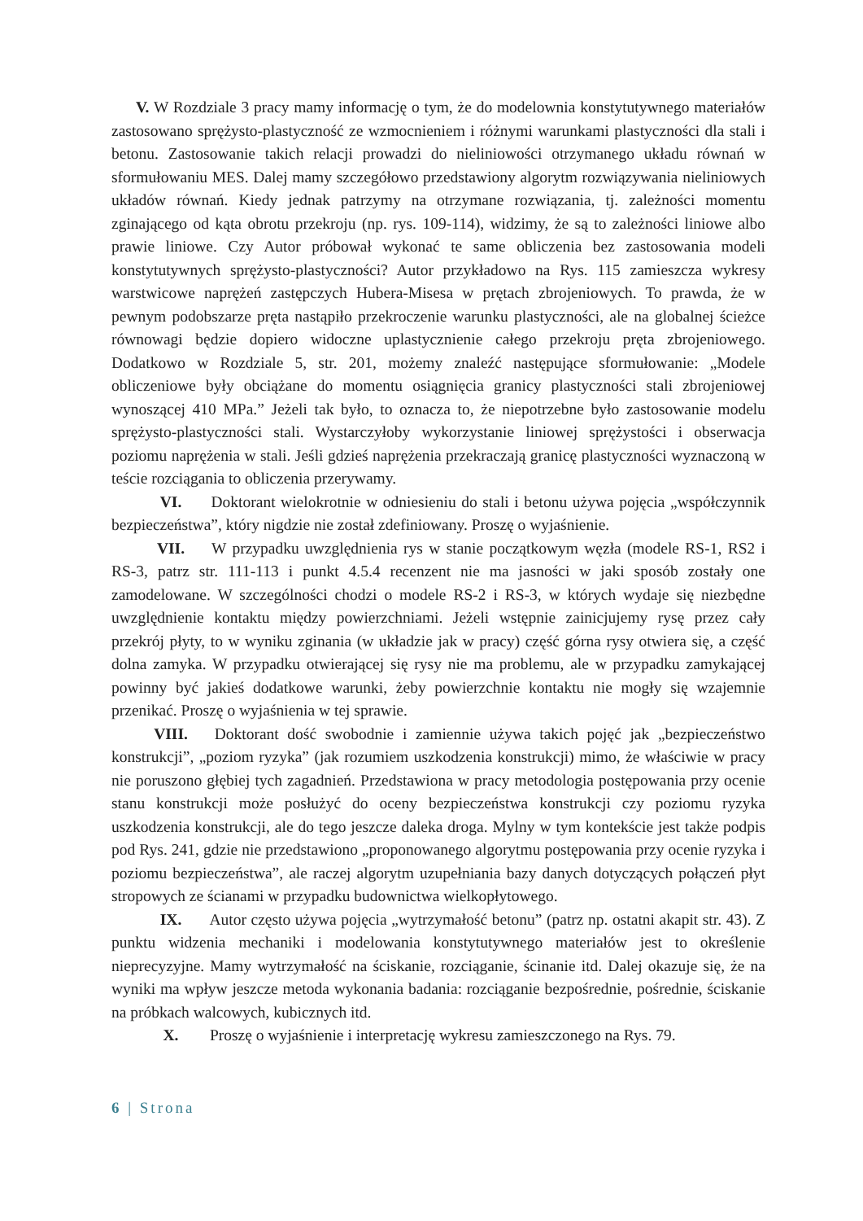V. W Rozdziale 3 pracy mamy informację o tym, że do modelownia konstytutywnego materiałów zastosowano sprężysto-plastyczność ze wzmocnieniem i różnymi warunkami plastyczności dla stali i betonu. Zastosowanie takich relacji prowadzi do nieliniowości otrzymanego układu równań w sformułowaniu MES. Dalej mamy szczegółowo przedstawiony algorytm rozwiązywania nieliniowych układów równań. Kiedy jednak patrzymy na otrzymane rozwiązania, tj. zależności momentu zginającego od kąta obrotu przekroju (np. rys. 109-114), widzimy, że są to zależności liniowe albo prawie liniowe. Czy Autor próbował wykonać te same obliczenia bez zastosowania modeli konstytutywnych sprężysto-plastyczności? Autor przykładowo na Rys. 115 zamieszcza wykresy warstwicowe naprężeń zastępczych Hubera-Misesa w prętach zbrojeniowych. To prawda, że w pewnym podobszarze pręta nastąpiło przekroczenie warunku plastyczności, ale na globalnej ścieżce równowagi będzie dopiero widoczne uplastycznienie całego przekroju pręta zbrojeniowego. Dodatkowo w Rozdziale 5, str. 201, możemy znaleźć następujące sformułowanie: „Modele obliczeniowe były obciążane do momentu osiągnięcia granicy plastyczności stali zbrojeniowej wynoszącej 410 MPa.” Jeżeli tak było, to oznacza to, że niepotrzebne było zastosowanie modelu sprężysto-plastyczności stali. Wystarczyłoby wykorzystanie liniowej sprężystości i obserwacja poziomu naprężenia w stali. Jeśli gdzieś naprężenia przekraczają granicę plastyczności wyznaczoną w teście rozciągania to obliczenia przerywamy.
VI. Doktorant wielokrotnie w odniesieniu do stali i betonu używa pojęcia „współczynnik bezpieczeństwa”, który nigdzie nie został zdefiniowany. Proszę o wyjaśnienie.
VII. W przypadku uwzględnienia rys w stanie początkowym węzła (modele RS-1, RS2 i RS-3, patrz str. 111-113 i punkt 4.5.4 recenzent nie ma jasności w jaki sposób zostały one zamodelowane. W szczególności chodzi o modele RS-2 i RS-3, w których wydaje się niezbędne uwzględnienie kontaktu między powierzchniami. Jeżeli wstępnie zainicjujemy rysę przez cały przekrój płyty, to w wyniku zginania (w układzie jak w pracy) część górna rysy otwiera się, a część dolna zamyka. W przypadku otwierającej się rysy nie ma problemu, ale w przypadku zamykającej powinny być jakieś dodatkowe warunki, żeby powierzchnie kontaktu nie mogły się wzajemnie przenikać. Proszę o wyjaśnienia w tej sprawie.
VIII. Doktorant dość swobodnie i zamiennie używa takich pojęć jak „bezpieczeństwo konstrukcji”, „poziom ryzyka” (jak rozumiem uszkodzenia konstrukcji) mimo, że właściwie w pracy nie poruszono głębiej tych zagadnień. Przedstawiona w pracy metodologia postępowania przy ocenie stanu konstrukcji może posłużyć do oceny bezpieczeństwa konstrukcji czy poziomu ryzyka uszkodzenia konstrukcji, ale do tego jeszcze daleka droga. Mylny w tym kontekście jest także podpis pod Rys. 241, gdzie nie przedstawiono „proponowanego algorytmu postępowania przy ocenie ryzyka i poziomu bezpieczeństwa”, ale raczej algorytm uzupełniania bazy danych dotyczących połączeń płyt stropowych ze ścianami w przypadku budownictwa wielkopłytowego.
IX. Autor często używa pojęcia „wytrzymałość betonu” (patrz np. ostatni akapit str. 43). Z punktu widzenia mechaniki i modelowania konstytutywnego materiałów jest to określenie nieprecyzyjne. Mamy wytrzymałość na ściskanie, rozciąganie, ścinanie itd. Dalej okazuje się, że na wyniki ma wpływ jeszcze metoda wykonania badania: rozciąganie bezpośrednie, pośrednie, ściskanie na próbkach walcowych, kubicznych itd.
X. Proszę o wyjaśnienie i interpretację wykresu zamieszczonego na Rys. 79.
6 | Strona